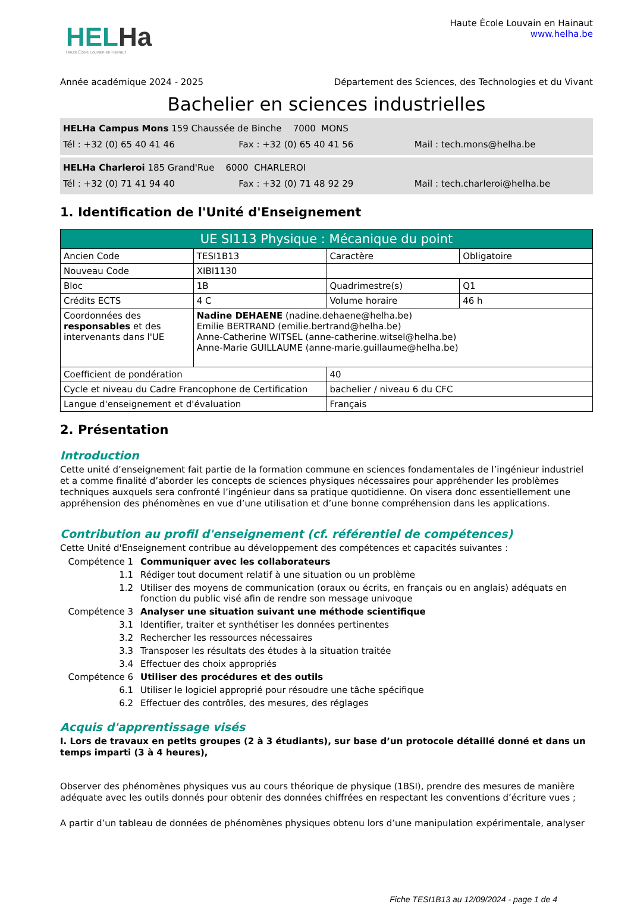HELHa
Haute École Louvain en Hainaut
Haute École Louvain en Hainaut
www.helha.be
Année académique 2024 - 2025 Département des Sciences, des Technologies et du Vivant
Bachelier en sciences industrielles
HELHa Campus Mons 159 Chaussée de Binche 7000 MONS
Tél : +32 (0) 65 40 41 46 Fax : +32 (0) 65 40 41 56 Mail : tech.mons@helha.be
HELHa Charleroi 185 Grand'Rue 6000 CHARLEROI
Tél : +32 (0) 71 41 94 40 Fax : +32 (0) 71 48 92 29 Mail : tech.charleroi@helha.be
1. Identification de l'Unité d'Enseignement
| UE SI113 Physique : Mécanique du point | | | |
| --- | --- | --- | --- |
| Ancien Code | TESI1B13 | Caractère | Obligatoire |
| Nouveau Code | XIBI1130 | | |
| Bloc | 1B | Quadrimestre(s) | Q1 |
| Crédits ECTS | 4 C | Volume horaire | 46 h |
| Coordonnées des responsables et des intervenants dans l'UE | Nadine DEHAENE (nadine.dehaene@helha.be) Emilie BERTRAND (emilie.bertrand@helha.be) Anne-Catherine WITSEL (anne-catherine.witsel@helha.be) Anne-Marie GUILLAUME (anne-marie.guillaume@helha.be) | | |
| Coefficient de pondération | | 40 | |
| Cycle et niveau du Cadre Francophone de Certification | | bachelier / niveau 6 du CFC | |
| Langue d'enseignement et d'évaluation | | Français | |
2. Présentation
Introduction
Cette unité d’enseignement fait partie de la formation commune en sciences fondamentales de l’ingénieur industriel et a comme finalité d’aborder les concepts de sciences physiques nécessaires pour appréhender les problèmes techniques auxquels sera confronté l’ingénieur dans sa pratique quotidienne. On visera donc essentiellement une appréhension des phénomènes en vue d’une utilisation et d’une bonne compréhension dans les applications.
Contribution au profil d'enseignement (cf. référentiel de compétences)
Cette Unité d'Enseignement contribue au développement des compétences et capacités suivantes :
Compétence 1 Communiquer avec les collaborateurs
1.1 Rédiger tout document relatif à une situation ou un problème
1.2 Utiliser des moyens de communication (oraux ou écrits, en français ou en anglais) adéquats en fonction du public visé afin de rendre son message univoque
Compétence 3 Analyser une situation suivant une méthode scientifique
3.1 Identifier, traiter et synthétiser les données pertinentes
3.2 Rechercher les ressources nécessaires
3.3 Transposer les résultats des études à la situation traitée
3.4 Effectuer des choix appropriés
Compétence 6 Utiliser des procédures et des outils
6.1 Utiliser le logiciel approprié pour résoudre une tâche spécifique
6.2 Effectuer des contrôles, des mesures, des réglages
Acquis d'apprentissage visés
I. Lors de travaux en petits groupes (2 à 3 étudiants), sur base d’un protocole détaillé donné et dans un temps imparti (3 à 4 heures),
Observer des phénomènes physiques vus au cours théorique de physique (1BSI), prendre des mesures de manière adéquate avec les outils donnés pour obtenir des données chiffrées en respectant les conventions d’écriture vues ;
A partir d’un tableau de données de phénomènes physiques obtenu lors d’une manipulation expérimentale, analyser
Fiche TESI1B13 au 12/09/2024 - page 1 de 4